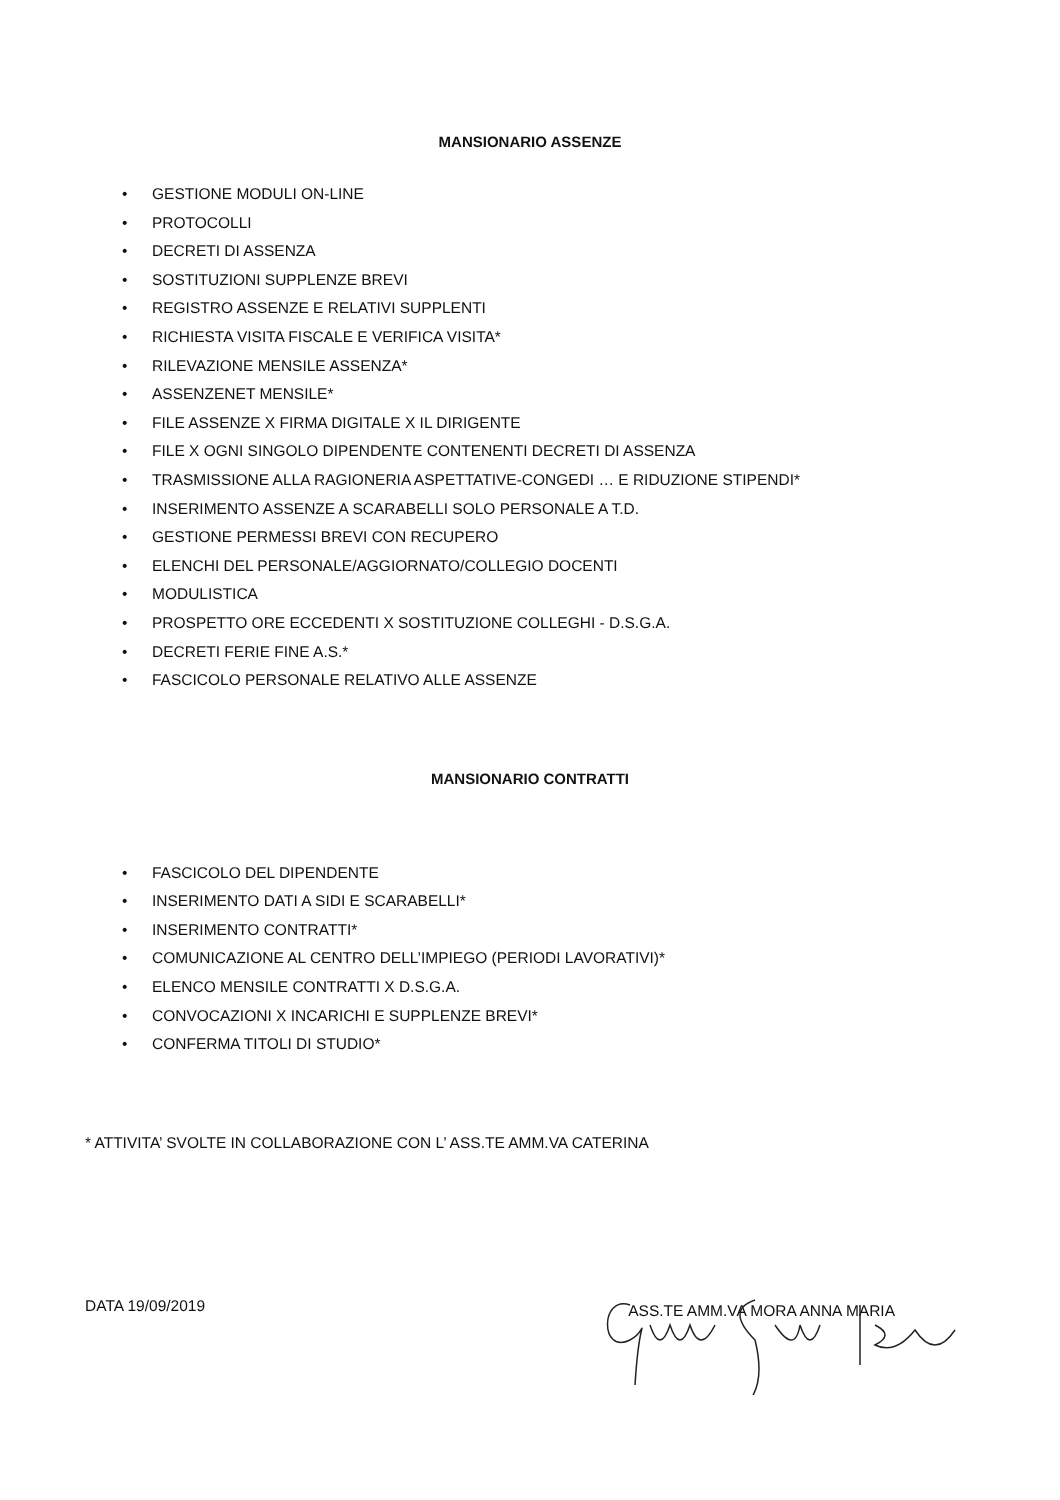MANSIONARIO ASSENZE
• GESTIONE MODULI ON-LINE
• PROTOCOLLI
• DECRETI DI ASSENZA
• SOSTITUZIONI SUPPLENZE BREVI
• REGISTRO ASSENZE E RELATIVI SUPPLENTI
• RICHIESTA VISITA FISCALE E VERIFICA VISITA*
• RILEVAZIONE MENSILE ASSENZA*
• ASSENZENET MENSILE*
• FILE ASSENZE X FIRMA DIGITALE X IL DIRIGENTE
• FILE X OGNI SINGOLO DIPENDENTE CONTENENTI DECRETI DI ASSENZA
• TRASMISSIONE ALLA RAGIONERIA ASPETTATIVE-CONGEDI … E RIDUZIONE STIPENDI*
• INSERIMENTO ASSENZE A SCARABELLI SOLO PERSONALE A T.D.
• GESTIONE PERMESSI BREVI CON RECUPERO
• ELENCHI DEL PERSONALE/AGGIORNATO/COLLEGIO DOCENTI
• MODULISTICA
• PROSPETTO ORE ECCEDENTI X SOSTITUZIONE COLLEGHI - D.S.G.A.
• DECRETI FERIE FINE A.S.*
• FASCICOLO PERSONALE RELATIVO ALLE ASSENZE
MANSIONARIO CONTRATTI
• FASCICOLO DEL DIPENDENTE
• INSERIMENTO DATI A SIDI E SCARABELLI*
• INSERIMENTO CONTRATTI*
• COMUNICAZIONE AL CENTRO DELL’IMPIEGO (PERIODI LAVORATIVI)*
• ELENCO MENSILE CONTRATTI X D.S.G.A.
• CONVOCAZIONI X INCARICHI E SUPPLENZE BREVI*
• CONFERMA TITOLI DI STUDIO*
* ATTIVITA’ SVOLTE IN COLLABORAZIONE CON L’ ASS.TE AMM.VA CATERINA
DATA 19/09/2019 ASS.TE AMM.VA MORA ANNA MARIA